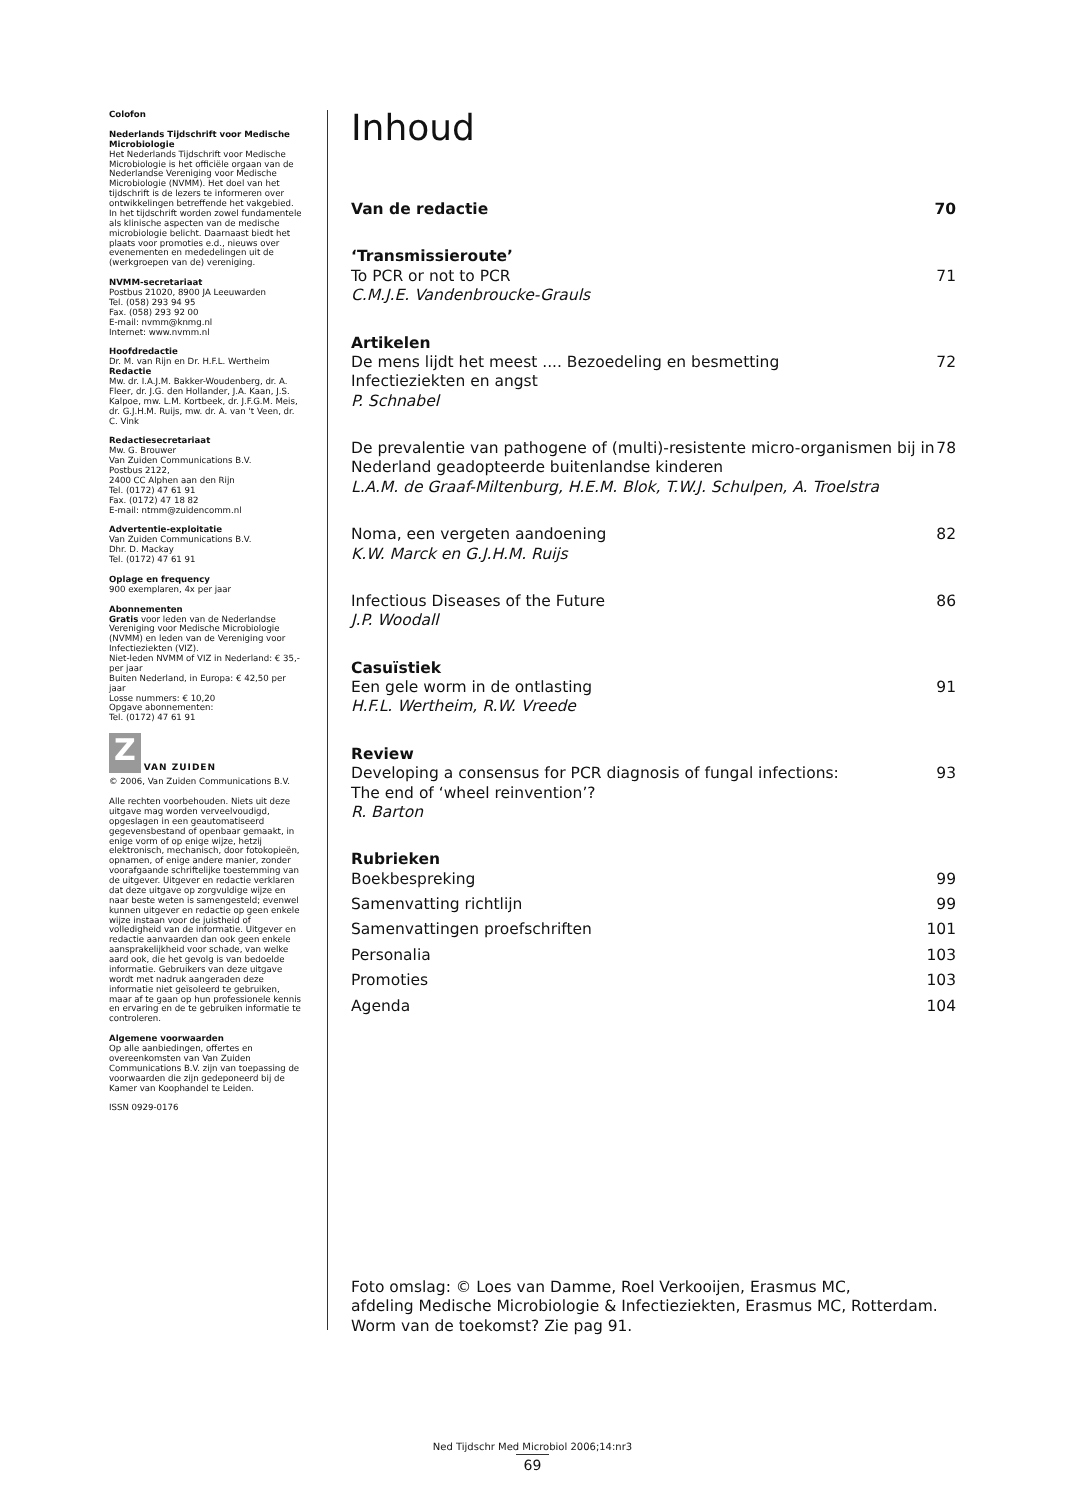Colofon
Nederlands Tijdschrift voor Medische Microbiologie
Het Nederlands Tijdschrift voor Medische Microbiologie is het officiële orgaan van de Nederlandse Vereniging voor Medische Microbiologie (NVMM). Het doel van het tijdschrift is de lezers te informeren over ontwikkelingen betreffende het vakgebied. In het tijdschrift worden zowel fundamentele als klinische aspecten van de medische microbiologie belicht. Daarnaast biedt het plaats voor promoties e.d., nieuws over evenementen en mededelingen uit de (werkgroepen van de) vereniging.
NVMM-secretariaat
Postbus 21020, 8900 JA Leeuwarden
Tel. (058) 293 94 95
Fax. (058) 293 92 00
E-mail: nvmm@knmg.nl
Internet: www.nvmm.nl
Hoofdredactie
Dr. M. van Rijn en Dr. H.F.L. Wertheim
Redactie
Mw. dr. I.A.J.M. Bakker-Woudenberg, dr. A. Fleer, dr. J.G. den Hollander, J.A. Kaan, J.S. Kalpoe, mw. L.M. Kortbeek, dr. J.F.G.M. Meis, dr. G.J.H.M. Ruijs, mw. dr. A. van 't Veen, dr. C. Vink
Redactiesecretariaat
Mw. G. Brouwer
Van Zuiden Communications B.V.
Postbus 2122,
2400 CC Alphen aan den Rijn
Tel. (0172) 47 61 91
Fax. (0172) 47 18 82
E-mail: ntmm@zuidencomm.nl
Advertentie-exploitatie
Van Zuiden Communications B.V.
Dhr. D. Mackay
Tel. (0172) 47 61 91
Oplage en frequency
900 exemplaren, 4x per jaar
Abonnementen
Gratis voor leden van de Nederlandse Vereniging voor Medische Microbiologie (NVMM) en leden van de Vereniging voor Infectieziekten (VIZ).
Niet-leden NVMM of VIZ in Nederland: € 35,- per jaar
Buiten Nederland, in Europa: € 42,50 per jaar
Losse nummers: € 10,20
Opgave abonnementen:
Tel. (0172) 47 61 91
Z VAN ZUIDEN
© 2006, Van Zuiden Communications B.V.
Alle rechten voorbehouden. Niets uit deze uitgave mag worden verveelvoudigd, opgeslagen in een geautomatiseerd gegevensbestand of openbaar gemaakt, in enige vorm of op enige wijze, hetzij elektronisch, mechanisch, door fotokopieën, opnamen, of enige andere manier, zonder voorafgaande schriftelijke toestemming van de uitgever. Uitgever en redactie verklaren dat deze uitgave op zorgvuldige wijze en naar beste weten is samengesteld; evenwel kunnen uitgever en redactie op geen enkele wijze instaan voor de juistheid of volledigheid van de informatie. Uitgever en redactie aanvaarden dan ook geen enkele aansprakelijkheid voor schade, van welke aard ook, die het gevolg is van bedoelde informatie. Gebruikers van deze uitgave wordt met nadruk aangeraden deze informatie niet geïsoleerd te gebruiken, maar af te gaan op hun professionele kennis en ervaring en de te gebruiken informatie te controleren.
Algemene voorwaarden
Op alle aanbiedingen, offertes en overeenkomsten van Van Zuiden Communications B.V. zijn van toepassing de voorwaarden die zijn gedeponeerd bij de Kamer van Koophandel te Leiden.
ISSN 0929-0176
Inhoud
Van de redactie 70
‘Transmissieroute’
To PCR or not to PCR 71
C.M.J.E. Vandenbroucke-Grauls
Artikelen
De mens lijdt het meest .... Bezoedeling en besmetting
Infectieziekten en angst 72
P. Schnabel
De prevalentie van pathogene of (multi)-resistente micro-organismen bij in
Nederland geadopteerde buitenlandse kinderen 78
L.A.M. de Graaf-Miltenburg, H.E.M. Blok, T.W.J. Schulpen, A. Troelstra
Noma, een vergeten aandoening 82
K.W. Marck en G.J.H.M. Ruijs
Infectious Diseases of the Future 86
J.P. Woodall
Casuïstiek
Een gele worm in de ontlasting 91
H.F.L. Wertheim, R.W. Vreede
Review
Developing a consensus for PCR diagnosis of fungal infections:
The end of ‘wheel reinvention’? 93
R. Barton
Rubrieken
Boekbespreking 99
Samenvatting richtlijn 99
Samenvattingen proefschriften 101
Personalia 103
Promoties 103
Agenda 104
Foto omslag: © Loes van Damme, Roel Verkooijen, Erasmus MC,
afdeling Medische Microbiologie & Infectieziekten, Erasmus MC, Rotterdam.
Worm van de toekomst? Zie pag 91.
Ned Tijdschr Med Microbiol 2006;14:nr3
69